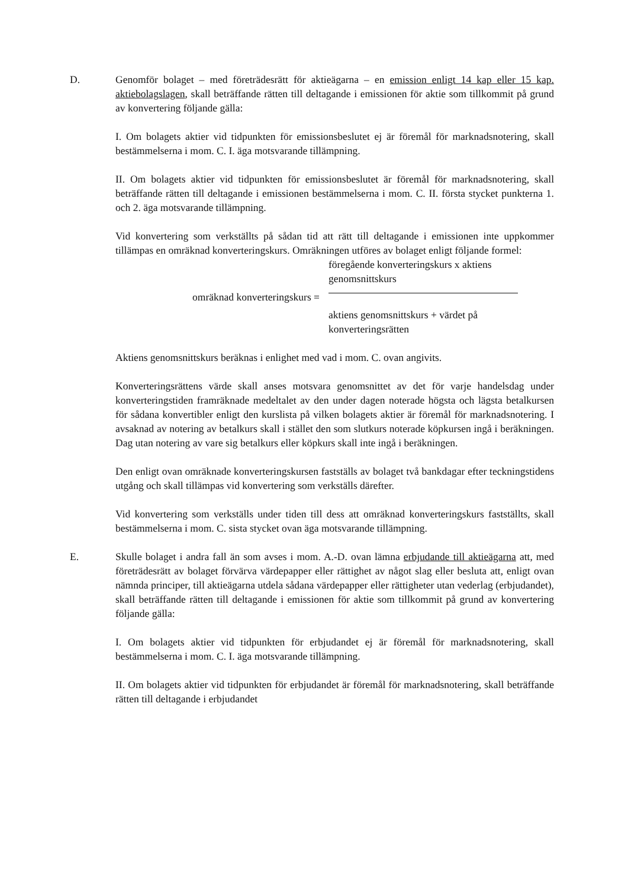D. Genomför bolaget – med företrädesrätt för aktieägarna – en emission enligt 14 kap eller 15 kap. aktiebolagslagen, skall beträffande rätten till deltagande i emissionen för aktie som tillkommit på grund av konvertering följande gälla:
I. Om bolagets aktier vid tidpunkten för emissionsbeslutet ej är föremål för marknadsnotering, skall bestämmelserna i mom. C. I. äga motsvarande tillämpning.
II. Om bolagets aktier vid tidpunkten för emissionsbeslutet är föremål för marknadsnotering, skall beträffande rätten till deltagande i emissionen bestämmelserna i mom. C. II. första stycket punkterna 1. och 2. äga motsvarande tillämpning.
Vid konvertering som verkställts på sådan tid att rätt till deltagande i emissionen inte uppkommer tillämpas en omräknad konverteringskurs. Omräkningen utföres av bolaget enligt följande formel:
omräknad konverteringskurs =
föregående konverteringskurs x aktiens genomsnittskurs
aktiens genomsnittskurs + värdet på konverteringsrätten
Aktiens genomsnittskurs beräknas i enlighet med vad i mom. C. ovan angivits.
Konverteringsrättens värde skall anses motsvara genomsnittet av det för varje handelsdag under konverteringstiden framräknade medeltalet av den under dagen noterade högsta och lägsta betalkursen för sådana konvertibler enligt den kurslista på vilken bolagets aktier är föremål för marknadsnotering. I avsaknad av notering av betalkurs skall i stället den som slutkurs noterade köpkursen ingå i beräkningen. Dag utan notering av vare sig betalkurs eller köpkurs skall inte ingå i beräkningen.
Den enligt ovan omräknade konverteringskursen fastställs av bolaget två bankdagar efter teckningstidens utgång och skall tillämpas vid konvertering som verkställs därefter.
Vid konvertering som verkställs under tiden till dess att omräknad konverteringskurs fastställts, skall bestämmelserna i mom. C. sista stycket ovan äga motsvarande tillämpning.
E. Skulle bolaget i andra fall än som avses i mom. A.-D. ovan lämna erbjudande till aktieägarna att, med företrädesrätt av bolaget förvärva värdepapper eller rättighet av något slag eller besluta att, enligt ovan nämnda principer, till aktieägarna utdela sådana värdepapper eller rättigheter utan vederlag (erbjudandet), skall beträffande rätten till deltagande i emissionen för aktie som tillkommit på grund av konvertering följande gälla:
I. Om bolagets aktier vid tidpunkten för erbjudandet ej är föremål för marknadsnotering, skall bestämmelserna i mom. C. I. äga motsvarande tillämpning.
II. Om bolagets aktier vid tidpunkten för erbjudandet är föremål för marknadsnotering, skall beträffande rätten till deltagande i erbjudandet